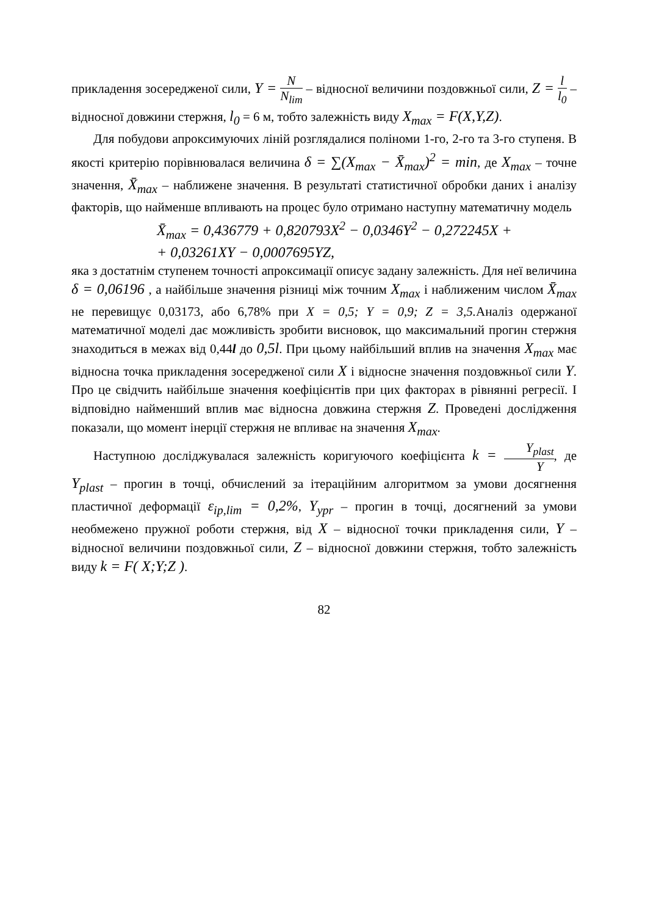прикладення зосередженої сили, Y = N N<sub>lim</sub> – відносної величини поздовжньої сили, Z = l l<sub>0</sub> – відносної довжини стержня, l<sub>0</sub> = 6 м, тобто залежність виду X<sub>max</sub> = F(X,Y,Z).
Для побудови апроксимуючих ліній розглядалися поліноми 1-го, 2-го та 3-го ступеня. В якості критерію порівнювалася величина δ = ∑(X<sub>max</sub> − X̄<sub>max</sub>)<sup>2</sup> = min, де X<sub>max</sub> – точне значення, X̄<sub>max</sub> – наближене значення. В результаті статистичної обробки даних і аналізу факторів, що найменше впливають на процес було отримано наступну математичну модель
X̄<sub>max</sub> = 0,436779 + 0,820793X<sup>2</sup> − 0,0346Y<sup>2</sup> − 0,272245X +
+ 0,03261XY − 0,0007695YZ,
яка з достатнім ступенем точності апроксимації описує задану залежність. Для неї величина δ = 0,06196 , а найбільше значення різниці між точним X<sub>max</sub> і наближеним числом X̄<sub>max</sub> не перевищує 0,03173, або 6,78% при X = 0,5; Y = 0,9; Z = 3,5. Аналіз одержаної математичної моделі дає можливість зробити висновок, що максимальний прогин стержня знаходиться в межах від 0,44l до 0,5l. При цьому найбільший вплив на значення X<sub>max</sub> має відносна точка прикладення зосередженої сили X і відносне значення поздовжньої сили Y. Про це свідчить найбільше значення коефіцієнтів при цих факторах в рівнянні регресії. І відповідно найменший вплив має відносна довжина стержня Z. Проведені дослідження показали, що момент інерції стержня не впливає на значення X<sub>max</sub>.
Наступною досліджувалася залежність коригуючого коефіцієнта k = Y<sub>plast</sub> Y, де Y<sub>plast</sub> – прогин в точці, обчислений за ітераційним алгоритмом за умови досягнення пластичної деформації ε<sub>ip,lim</sub> = 0,2%, Y<sub>ypr</sub> – прогин в точці, досягнений за умови необмежено пружної роботи стержня, від X – відносної точки прикладення сили, Y – відносної величини поздовжньої сили, Z – відносної довжини стержня, тобто залежність виду k = F( X;Y;Z ).
82